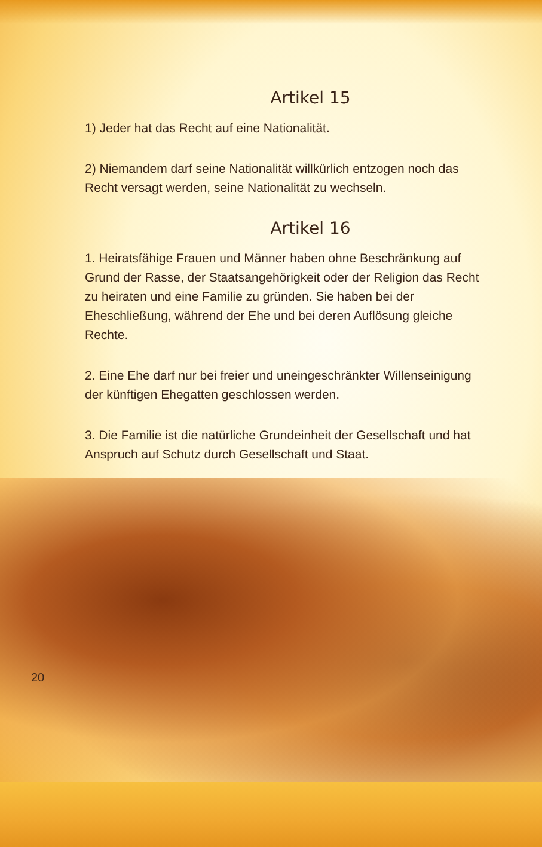Artikel 15
1) Jeder hat das Recht auf eine Nationalität.
2) Niemandem darf seine Nationalität willkürlich entzogen noch das Recht versagt werden, seine Nationalität zu wechseln.
Artikel 16
1. Heiratsfähige Frauen und Männer haben ohne Beschränkung auf Grund der Rasse, der Staatsangehörigkeit oder der Religion das Recht zu heiraten und eine Familie zu gründen. Sie haben bei der Eheschließung, während der Ehe und bei deren Auflösung gleiche Rechte.
2. Eine Ehe darf nur bei freier und uneingeschränkter Willenseinigung der künftigen Ehegatten geschlossen werden.
3. Die Familie ist die natürliche Grundeinheit der Gesellschaft und hat Anspruch auf Schutz durch Gesellschaft und Staat.
20